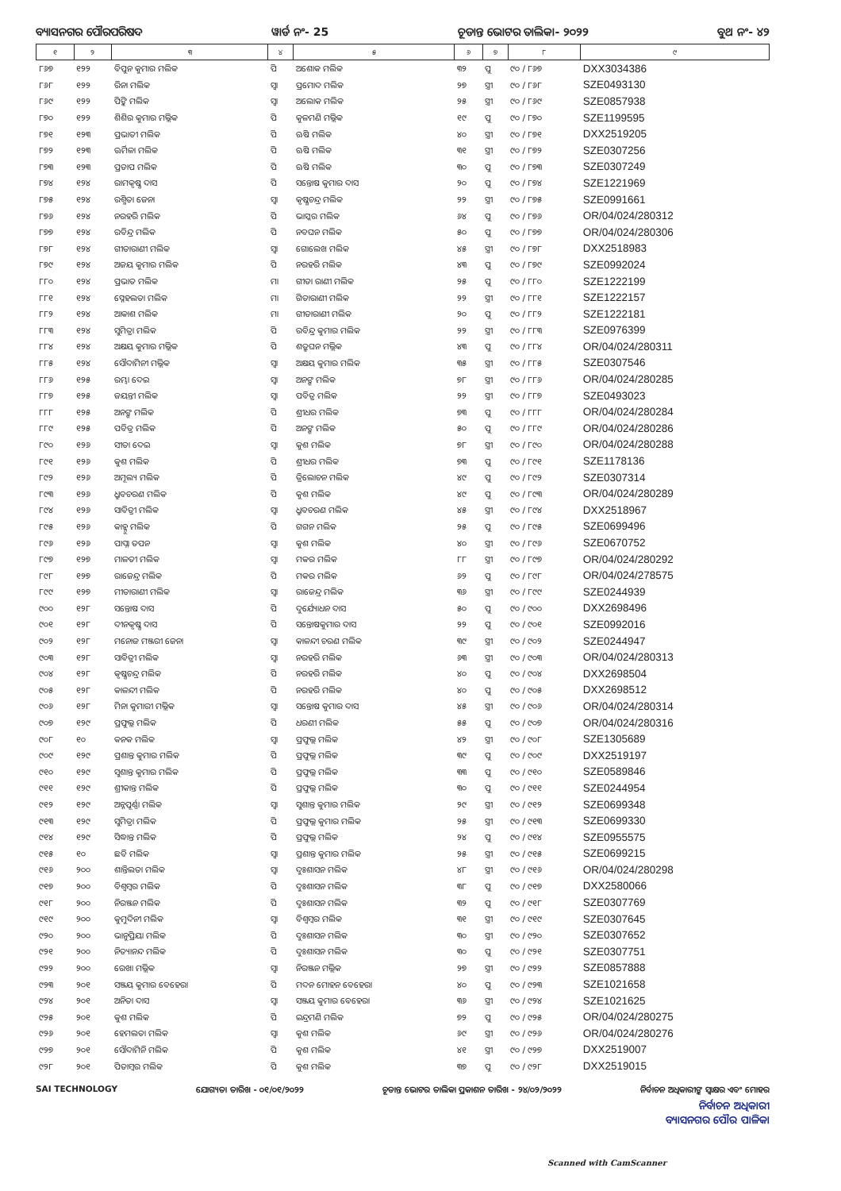ବ୍ୟାସନଗର ପୌରପରିଷଦ ୱାର୍ଡ ନଂ- 25 ଚୂଡାନ୍ତ ଭୋଟର ତାଲିକା- ୨୦୨୨ ବୁଥ ନଂ- ୪୨
| ୧ | ୨ | ୩ | ୪ | ୫ | ୬ | ୭ | ୮ | ୯ |
| --- | --- | --- | --- | --- | --- | --- | --- | --- |
| ୮୬୭ | ୧୨୨ | ବିପୁନ କୁମାର ମଲିକ | ପି | ଅଶୋକ ମଲିକ | ୩୨ | ପୁ | ୯୦ / ୮୬୭ | DXX3034386 |
| ୮୬୮ | ୧୨୨ | ରିନା ମଲିକ | ସ୍ୱା | ପ୍ରମୋଦ ମଲିକ | ୨୭ | ସ୍ତ୍ରୀ | ୯୦ / ୮୬୮ | SZE0493130 |
| ୮୬୯ | ୧୨୨ | ପିଙ୍କି ମଲିକ | ସ୍ୱା | ଅଲୋକ ମଲିକ | ୨୫ | ସ୍ତ୍ରୀ | ୯୦ / ୮୬୯ | SZE0857938 |
| ୮୭୦ | ୧୨୨ | ଶିଶିର କୁମାର ମଲ୍ଲିକ | ପି | କୁଳମଣି ମଲ୍ଲିକ | ୧୯ | ପୁ | ୯୦ / ୮୭୦ | SZE1199595 |
| ୮୭୧ | ୧୨୩ | ପ୍ରଭାତୀ ମଲିକ | ପି | ଋଷି ମଲିକ | ୪୦ | ସ୍ତ୍ରୀ | ୯୦ / ୮୭୧ | DXX2519205 |
| ୮୭୨ | ୧୨୩ | ଊର୍ମିଳା ମଲିକ | ପି | ଋଷି ମଲିକ | ୩୧ | ସ୍ତ୍ରୀ | ୯୦ / ୮୭୨ | SZE0307256 |
| ୮୭୩ | ୧୨୩ | ପ୍ରତାପ ମଲିକ | ପି | ଋଷି ମଲିକ | ୩୦ | ପୁ | ୯୦ / ୮୭୩ | SZE0307249 |
| ୮୭୪ | ୧୨୪ | ରାମକୃଷ୍ଣ ଦାସ | ପି | ସନ୍ତୋଷ କୁମାର ଦାସ | ୨୦ | ପୁ | ୯୦ / ୮୭୪ | SZE1221969 |
| ୮୭୫ | ୧୨୪ | ରଶ୍ମିତା ଜେନା | ସ୍ୱା | କୃଷ୍ଣଚନ୍ଦ୍ର ମଲିକ | ୨୨ | ସ୍ତ୍ରୀ | ୯୦ / ୮୭୫ | SZE0991661 |
| ୮୭୬ | ୧୨୪ | ନରହରି ମଲିକ | ପି | ଭାସ୍କର ମଲିକ | ୬୪ | ପୁ | ୯୦ / ୮୭୬ | OR/04/024/280312 |
| ୮୭୭ | ୧୨୪ | ରବିନ୍ଦ୍ର ମଲିକ | ପି | ନବଘନ ମଲିକ | ୫୦ | ପୁ | ୯୦ / ୮୭୭ | OR/04/024/280306 |
| ୮୭୮ | ୧୨୪ | ଗୀତାରାଣୀ ମଲିକ | ସ୍ୱା | ଗୋଲେଖ ମଲିକ | ୪୫ | ସ୍ତ୍ରୀ | ୯୦ / ୮୭୮ | DXX2518983 |
| ୮୭୯ | ୧୨୪ | ଅଜୟ କୁମାର ମଲିକ | ପି | ନରହରି ମଲିକ | ୪୩ | ପୁ | ୯୦ / ୮୭୯ | SZE0992024 |
| ୮୮୦ | ୧୨୪ | ପ୍ରଭାତ ମଲିକ | ମା | ଗୀତା ରାଣୀ ମଲିକ | ୨୫ | ପୁ | ୯୦ / ୮୮୦ | SZE1222199 |
| ୮୮୧ | ୧୨୪ | ସ୍ନେହଲତା ମଲିକ | ମା | ଗିତାରାଣୀ ମଲିକ | ୨୨ | ସ୍ତ୍ରୀ | ୯୦ / ୮୮୧ | SZE1222157 |
| ୮୮୨ | ୧୨୪ | ଆକାଶ ମଲିକ | ମା | ଗୀତାରାଣୀ ମଲିକ | ୨୦ | ପୁ | ୯୦ / ୮୮୨ | SZE1222181 |
| ୮୮୩ | ୧୨୪ | ସୁମିତ୍ରା ମଲିକ | ପି | ରବିନ୍ଦ୍ର କୁମାର ମଲିକ | ୨୨ | ସ୍ତ୍ରୀ | ୯୦ / ୮୮୩ | SZE0976399 |
| ୮୮୪ | ୧୨୪ | ଅକ୍ଷୟ କୁମାର ମଲ୍ଲିକ | ପି | ଶତ୍ରୁଘନ ମଲ୍ଲିକ | ୪୩ | ପୁ | ୯୦ / ୮୮୪ | OR/04/024/280311 |
| ୮୮୫ | ୧୨୪ | ସୌଦାମିନୀ ମଲ୍ଲିକ | ସ୍ୱା | ଅକ୍ଷୟ କୁମାର ମଲିକ | ୩୫ | ସ୍ତ୍ରୀ | ୯୦ / ୮୮୫ | SZE0307546 |
| ୮୮୬ | ୧୨୫ | ରମ୍ଭା ଦେଇ | ସ୍ୱା | ଅନଙ୍ଗ ମଲିକ | ୭୮ | ସ୍ତ୍ରୀ | ୯୦ / ୮୮୬ | OR/04/024/280285 |
| ୮୮୭ | ୧୨୫ | ଜୟନ୍ତୀ ମଲିକ | ସ୍ୱା | ପବିତ୍ର ମଲିକ | ୨୨ | ସ୍ତ୍ରୀ | ୯୦ / ୮୮୭ | SZE0493023 |
| ୮୮୮ | ୧୨୫ | ଅନଙ୍ଗ ମଲିକ | ପି | ଶ୍ରୀଧର ମଲିକ | ୭୩ | ପୁ | ୯୦ / ୮୮୮ | OR/04/024/280284 |
| ୮୮୯ | ୧୨୫ | ପବିତ୍ର ମଲିକ | ପି | ଅନଙ୍ଗ ମଲିକ | ୫୦ | ପୁ | ୯୦ / ୮୮୯ | OR/04/024/280286 |
| ୮୯୦ | ୧୨୬ | ସୀତା ଦେଇ | ସ୍ୱା | କୁଶ ମଲିକ | ୭୮ | ସ୍ତ୍ରୀ | ୯୦ / ୮୯୦ | OR/04/024/280288 |
| ୮୯୧ | ୧୨୬ | କୁଶ ମଲିକ | ପି | ଶ୍ରୀଧର ମଲିକ | ୭୩ | ପୁ | ୯୦ / ୮୯୧ | SZE1178136 |
| ୮୯୨ | ୧୨୬ | ଅମୂଲ୍ୟ ମଲିକ | ପି | ତ୍ରିଲୋଚନ ମଲିକ | ୪୯ | ପୁ | ୯୦ / ୮୯୨ | SZE0307314 |
| ୮୯୩ | ୧୨୬ | ଧ୍ରୁବଚରଣ ମଲିକ | ପି | କୁଶ ମଲିକ | ୪୯ | ପୁ | ୯୦ / ୮୯୩ | OR/04/024/280289 |
| ୮୯୪ | ୧୨୬ | ସାବିତ୍ରୀ ମଲିକ | ସ୍ୱା | ଧ୍ରୁବଚରଣ ମଲିକ | ୪୫ | ସ୍ତ୍ରୀ | ୯୦ / ୮୯୪ | DXX2518967 |
| ୮୯୫ | ୧୨୬ | କାହ୍ନୁ ମଲିକ | ପି | ଗଗନ ମଲିକ | ୨୫ | ପୁ | ୯୦ / ୮୯୫ | SZE0699496 |
| ୮୯୬ | ୧୨୬ | ପାପ୍ନା ତପନ | ସ୍ୱା | କୁଶ ମଲିକ | ୪୦ | ସ୍ତ୍ରୀ | ୯୦ / ୮୯୬ | SZE0670752 |
| ୮୯୭ | ୧୨୭ | ମାଳତୀ ମଲିକ | ସ୍ୱା | ମକର ମଲିକ | ୮୮ | ସ୍ତ୍ରୀ | ୯୦ / ୮୯୭ | OR/04/024/280292 |
| ୮୯୮ | ୧୨୭ | ରାଜେନ୍ଦ୍ର ମଲିକ | ପି | ମକର ମଲିକ | ୬୨ | ପୁ | ୯୦ / ୮୯୮ | OR/04/024/278575 |
| ୮୯୯ | ୧୨୭ | ମୀତାରାଣୀ ମଲିକ | ସ୍ୱା | ରାଜେନ୍ଦ୍ର ମଲିକ | ୩୬ | ସ୍ତ୍ରୀ | ୯୦ / ୮୯୯ | SZE0244939 |
| ୯୦୦ | ୧୨୮ | ସନ୍ତୋଷ ଦାସ | ପି | ଦୁର୍ଯ୍ୟୋଧନ ଦାସ | ୫୦ | ପୁ | ୯୦ / ୯୦୦ | DXX2698496 |
| ୯୦୧ | ୧୨୮ | ଦୀନକୃଷ୍ଣ ଦାସ | ପି | ସନ୍ତୋଷକୁମାର ଦାସ | ୨୨ | ପୁ | ୯୦ / ୯୦୧ | SZE0992016 |
| ୯୦୨ | ୧୨୮ | ମନୋଜ ମଞ୍ଜରୀ ଜେନା | ସ୍ୱା | କାଳନ୍ଦୀ ଚରଣ ମଲିକ | ୩୯ | ସ୍ତ୍ରୀ | ୯୦ / ୯୦୨ | SZE0244947 |
| ୯୦୩ | ୧୨୮ | ସାବିତ୍ରୀ ମଲିକ | ସ୍ୱା | ନରହରି ମଲିକ | ୬୩ | ସ୍ତ୍ରୀ | ୯୦ / ୯୦୩ | OR/04/024/280313 |
| ୯୦୪ | ୧୨୮ | କୃଷ୍ଣଚନ୍ଦ୍ର ମଲିକ | ପି | ନରହରି ମଲିକ | ୪୦ | ପୁ | ୯୦ / ୯୦୪ | DXX2698504 |
| ୯୦୫ | ୧୨୮ | କାଳନ୍ଦୀ ମଲିକ | ପି | ନରହରି ମଲିକ | ୪୦ | ପୁ | ୯୦ / ୯୦୫ | DXX2698512 |
| ୯୦୬ | ୧୨୮ | ମିନା କୁମାରୀ ମଲ୍ଲିକ | ସ୍ୱା | ସନ୍ତୋଷ କୁମାର ଦାସ | ୪୫ | ସ୍ତ୍ରୀ | ୯୦ / ୯୦୬ | OR/04/024/280314 |
| ୯୦୭ | ୧୨୯ | ପ୍ରଫୁଲ୍ଲ ମଲିକ | ପି | ଧରଣୀ ମଲିକ | ୫୫ | ପୁ | ୯୦ / ୯୦୭ | OR/04/024/280316 |
| ୯୦୮ | ୧୦ | କନକ ମଲିକ | ସ୍ୱା | ପ୍ରଫୁଲ୍ଲ ମଲିକ | ୪୨ | ସ୍ତ୍ରୀ | ୯୦ / ୯୦୮ | SZE1305689 |
| ୯୦୯ | ୧୨୯ | ପ୍ରଶାନ୍ତ କୁମାର ମଲିକ | ପି | ପ୍ରଫୁଲ୍ଲ ମଲିକ | ୩୯ | ପୁ | ୯୦ / ୯୦୯ | DXX2519197 |
| ୯୧୦ | ୧୨୯ | ସୁଶାନ୍ତ କୁମାର ମଲିକ | ପି | ପ୍ରଫୁଲ୍ଲ ମଲିକ | ୩୩ | ପୁ | ୯୦ / ୯୧୦ | SZE0589846 |
| ୯୧୧ | ୧୨୯ | ଶ୍ରୀକାନ୍ତ ମଲିକ | ପି | ପ୍ରଫୁଲ୍ଲ ମଲିକ | ୩୦ | ପୁ | ୯୦ / ୯୧୧ | SZE0244954 |
| ୯୧୨ | ୧୨୯ | ଅନ୍ନପୂର୍ଣ୍ଣା ମଲିକ | ସ୍ୱା | ସୁଶାନ୍ତ କୁମାର ମଲିକ | ୨୯ | ସ୍ତ୍ରୀ | ୯୦ / ୯୧୨ | SZE0699348 |
| ୯୧୩ | ୧୨୯ | ସୁମିତ୍ରା ମଲିକ | ପି | ପ୍ରଫୁଲ୍ଲ କୁମାର ମଲିକ | ୨୫ | ସ୍ତ୍ରୀ | ୯୦ / ୯୧୩ | SZE0699330 |
| ୯୧୪ | ୧୨୯ | ସିଦ୍ଧାନ୍ତ ମଲିକ | ପି | ପ୍ରଫୁଲ୍ଲ ମଲିକ | ୨୪ | ପୁ | ୯୦ / ୯୧୪ | SZE0955575 |
| ୯୧୫ | ୧୦ | ଛବି ମଲିକ | ସ୍ୱା | ପ୍ରଶାନ୍ତ କୁମାର ମଲିକ | ୨୫ | ସ୍ତ୍ରୀ | ୯୦ / ୯୧୫ | SZE0699215 |
| ୯୧୬ | ୨୦୦ | ଶାନ୍ତିଲତା ମଲିକ | ସ୍ୱା | ଦୁଃଶାସନ ମଲିକ | ୪୮ | ସ୍ତ୍ରୀ | ୯୦ / ୯୧୬ | OR/04/024/280298 |
| ୯୧୭ | ୨୦୦ | ବିଶ୍ୱମ୍ବର ମଲିକ | ପି | ଦୁଃଶାସନ ମଲିକ | ୩୮ | ପୁ | ୯୦ / ୯୧୭ | DXX2580066 |
| ୯୧୮ | ୨୦୦ | ନିରଞ୍ଜନ ମଲିକ | ପି | ଦୁଃଶାସନ ମଲିକ | ୩୨ | ପୁ | ୯୦ / ୯୧୮ | SZE0307769 |
| ୯୧୯ | ୨୦୦ | କୁମୁଦିନୀ ମଲିକ | ସ୍ୱା | ବିଶ୍ୱମ୍ବର ମଲିକ | ୩୧ | ସ୍ତ୍ରୀ | ୯୦ / ୯୧୯ | SZE0307645 |
| ୯୨୦ | ୨୦୦ | ଭାନୁପ୍ରିୟା ମଲିକ | ପି | ଦୁଃଶାସନ ମଲିକ | ୩୦ | ସ୍ତ୍ରୀ | ୯୦ / ୯୨୦ | SZE0307652 |
| ୯୨୧ | ୨୦୦ | ନିତ୍ୟାନନ୍ଦ ମଲିକ | ପି | ଦୁଃଶାସନ ମଲିକ | ୩୦ | ପୁ | ୯୦ / ୯୨୧ | SZE0307751 |
| ୯୨୨ | ୨୦୦ | ରେଖା ମଲ୍ଲିକ | ସ୍ୱା | ନିରଞ୍ଜନ ମଲ୍ଲିକ | ୨୭ | ସ୍ତ୍ରୀ | ୯୦ / ୯୨୨ | SZE0857888 |
| ୯୨୩ | ୨୦୧ | ସଞ୍ଜୟ କୁମାର ବେହେରା | ପି | ମଦନ ମୋହନ ବେହେରା | ୪୦ | ପୁ | ୯୦ / ୯୨୩ | SZE1021658 |
| ୯୨୪ | ୨୦୧ | ଅନିତା ଦାସ | ସ୍ୱା | ସଞ୍ଜୟ କୁମାର ବେହେରା | ୩୬ | ସ୍ତ୍ରୀ | ୯୦ / ୯୨୪ | SZE1021625 |
| ୯୨୫ | ୨୦୧ | କୁଶ ମଲିକ | ପି | ଇନ୍ଦ୍ରମଣି ମଲିକ | ୭୨ | ପୁ | ୯୦ / ୯୨୫ | OR/04/024/280275 |
| ୯୨୬ | ୨୦୧ | ହେମଲତା ମଲିକ | ସ୍ୱା | କୁଶ ମଲିକ | ୬୯ | ସ୍ତ୍ରୀ | ୯୦ / ୯୨୬ | OR/04/024/280276 |
| ୯୨୭ | ୨୦୧ | ସୌଦାମିନି ମଲିକ | ପି | କୁଶ ମଲିକ | ୪୧ | ସ୍ତ୍ରୀ | ୯୦ / ୯୨୭ | DXX2519007 |
| ୯୨୮ | ୨୦୧ | ପିତାମ୍ବର ମଲିକ | ପି | କୁଶ ମଲିକ | ୩୭ | ପୁ | ୯୦ / ୯୨୮ | DXX2519015 |
SAI TECHNOLOGY ଯୋଗ୍ୟତା ତାରିଖ - ୦୧/୦୧/୨୦୨୨ ଚୂଡାନ୍ତ ଭୋଟର ତାଲିକା ପ୍ରକାଶନ ତାରିଖ - ୨୪/୦୨/୨୦୨୨ ନିର୍ବାଚନ ଅଧିକାରୀଙ୍କ ସ୍ୱାକ୍ଷର ଏବଂ ମୋହର
ନିର୍ବାଚନ ଅଧିକାରୀ
ବ୍ୟାସନଗର ପୌର ପାଳିକା
Scanned with CamScanner